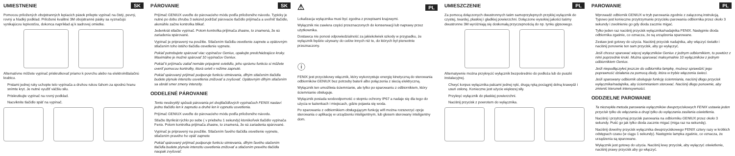UMIESTNENIE SK
Pomocou priložených obojstranných lepiacich pások prilepte vypínač na čistý, pevný, rovný a hladký podklad. Priložené kvalitné 3M obojstranné pásky sa vyznačujú vynikajúcou lepivosťou, dokonca napríklad aj k sadrovej omietke.
Alternatívne môžete vypínač priskrutkovať priamo k povrchu alebo na elektroinštalačnú krabicu.
Prstami jednej ruky uchopte telo vypínača a druhou rukou ťahom za spodnú hranu snímte kryt. Je nutné využiť väčšiu silu.
Priskrutkujte vypínač na rovný podklad.
Nacviknite tlačidlo späť na vypínač.
PÁROVANIE SK
Prijímač GENIUX uveďte do párovacieho módu podľa priloženého návodu. Typicky je nutné po dobu zhruba 3 sekúnd podržať párovacie tlačidlo prijímača a uvoľniť tlačidlo, akonáhle začne kontrolka blikať.
Jedenkrát stlačte vypínač. Potom kontrolka prijímača zhasne, to znamená, že sú zariadenia spárované.
Vypínač je pripravený na použitie. Stlačením tlačidla osvetlenie zapnete a opätovným stlačením toho istého tlačidla osvetlenie vypnete.
Pokiaľ potrebujete spárovať viac vypínačov Geniux, opakujte predchádzajúce kroky. Maximálne je možné spárovať 10 vypínačov Geniux.
Pokiaľ k prijímaču zatiaľ nemáte pripojené svietidlo, jeho správnu funkciu si môžete overiť pomocou kontrolky, ktorá svieti v režime zapnuté.
Pokiaľ spárovaný prijímač podporuje funkciu stmievania, dlhým stlačením tlačidla budete plynule intenzitu osvetlenia znižovať a zvyšovať. Opätovným dlhým stlačením sa obráti smer zmeny intenzity.
ODDELENÉ PÁROVANIE
Tento neobvyklý spôsob párovania pri dvojtlačidlových vypínačoch FENIX nastaví jedno tlačidlo len k zapnutiu a druhé len k vypnutiu osvetlenia.
Prijímač GENIUX uveďte do párovacieho módu podľa priloženého návodu.
Stlačte štyrikrát rýchlo po sebe ( v priebehu 1 sekundy) ktorékoľvek tlačidlo vypínača Fenix. Potom kontrolka prijímača zhasne, to znamená, že sú zariadenia spárované.
Vypínač je pripravený na použitie. Stlačením ľavého tlačidla osvetlenie vypnete, stlačením pravého ho opäť zapnete
Pokiaľ spárovaný prijímač podporuje funkciu stmievania, dlhým ľavého stačením tlačidla budete plynule intenzitu osvetlenia znižovať a stlačením pravého tlačidla naopak zvyšovať.
⚠ PL
Lokalizacja wyłącznika musi być zgodna z przepisami krajowymi.
Wyłącznik nie zawiera części przeznaczonych do konserwacji lub naprawy przez użytkownika.
Dostawca nie ponosi odpowiedzialność za jakiekolwiek szkody w przypadku, że wyłącznik będzie używany do celów innych niż te, do których był pierwotnie przeznaczony.
ⓘ
FENIX jest przyciskowy włącznik, który wykorzystuje energię kinetyczną do sterowania odbiorników GENIUX bez potrzeby baterii albo połączenia z siecią elektryczną.
Wyłącznik ten umożliwia ściemnianie, ale tylko po sparowaniu z odbiornikiem, który ściemnianie obsługuje.
Wyłącznik posiada wodoodporność o stopniu ochrony IP67 a nadaje się dla tego do użycia w łazienkach i miejscach, gdzie pojawia się woda.
Po sparowaniu z odbiornikiem obsługującym funkcję wifi można rozszerzyć opcje sterowania o aplikację w urządzeniu inteligentnym, lub głosem sterowany inteligentny dom.
UMIESZCZENIE PL
Za pomocą dołączonych dwustronnych taśm samoprzylepnych przyklej wyłącznik do czystej, twardej, płaskiej i gładkiej powierzchni. Dołączone wysokiej jakości taśmy dwustronne 3M wyróżniają się doskonałą przyczepnością do np. tynku gipsowego.
Alternatywnie można przykręcić wyłącznik bezpośrednio do podłoża lub do puszki instalacyjnej.
Chwyć korpus wyłącznika palcami jednej ręki, drugą ręką pociągnij dolną krawędź i usuń osłonę. Konieczne jest użycie większej siły.
Przykręć wyłącznik do płaskiej powierzchni.
Naciśnij przycisk z powrotem do wyłącznika.
PAROWANIE PL
Wprowadź odbiornik GENIUX w tryb parowania zgodnie z załączoną instrukcją. Typowo jest konieczne przytrzymanie przycisku parowania odbiornika przez około 3 sekundy i zwolnienie go gdy dioda zacznie migać.
Tylko jeden raz naciśnij przycisk wyłącznika/nadajnika FENIX. Następnie dioda odbiornika zgaśnie, co oznacza, że są urządzenia sparowane.
Zestaw jest gotowy do użycia. Naciśnij przycisk nadajnika, aby włączyć światło i naciśnij ponownie ten sam przycisk, aby go wyłączyć.
Jeśli chcesz sparować więcej wyłączników Geniux z jednym odbiornikiem, to powtórz z nimi poprzednie kroki. Można sparować maksymalnie 10 wyłączników z jednym odbiornikiem Geniux.
Jeśli niepodłączyłeś jeszcze do odbiornika lampkę, możesz sprawdzić jego poprawność działania za pomocą diody, która w trybie włączenia świeci.
Jeśli sparowany odbiornik obsługuje funkcję ściemniania, naciśnij długo przycisk wyłącznika/nadajnika, aby ściemnianiem sterować. Naciśnij długo ponownie, aby zmienić kierunek intensywności.
ODDZIELNE PAROWANIE
Ta niezwykła metoda parowania wyłączników dwuprzyciskowych FENIX ustawia jeden przycisk tylko do włączania a drugi tylko do wyłączania zasilania oświetlenia.
Naciśnij i przytrzymaj przycisk parowania na odbiorniku GENIUX przez około 3 sekundy. Puść go jak tylko dioda zacznie migać (miga raz na sekundę).
Naciśnij dowolny przycisk wyłącznika dwuprzyciskowego FENIX cztery razy w krótkich odstępach czasu (w ciągu 1 sekundy). Następnie lampka zgaśnie, co oznacza, że urządzenia są sparowane.
Wyłącznik jest gotowy do użycia. Naciśnij lewy przycisk, aby wyłączyć oświetlenie, naciśnij prawy przycisk aby go włączyć.